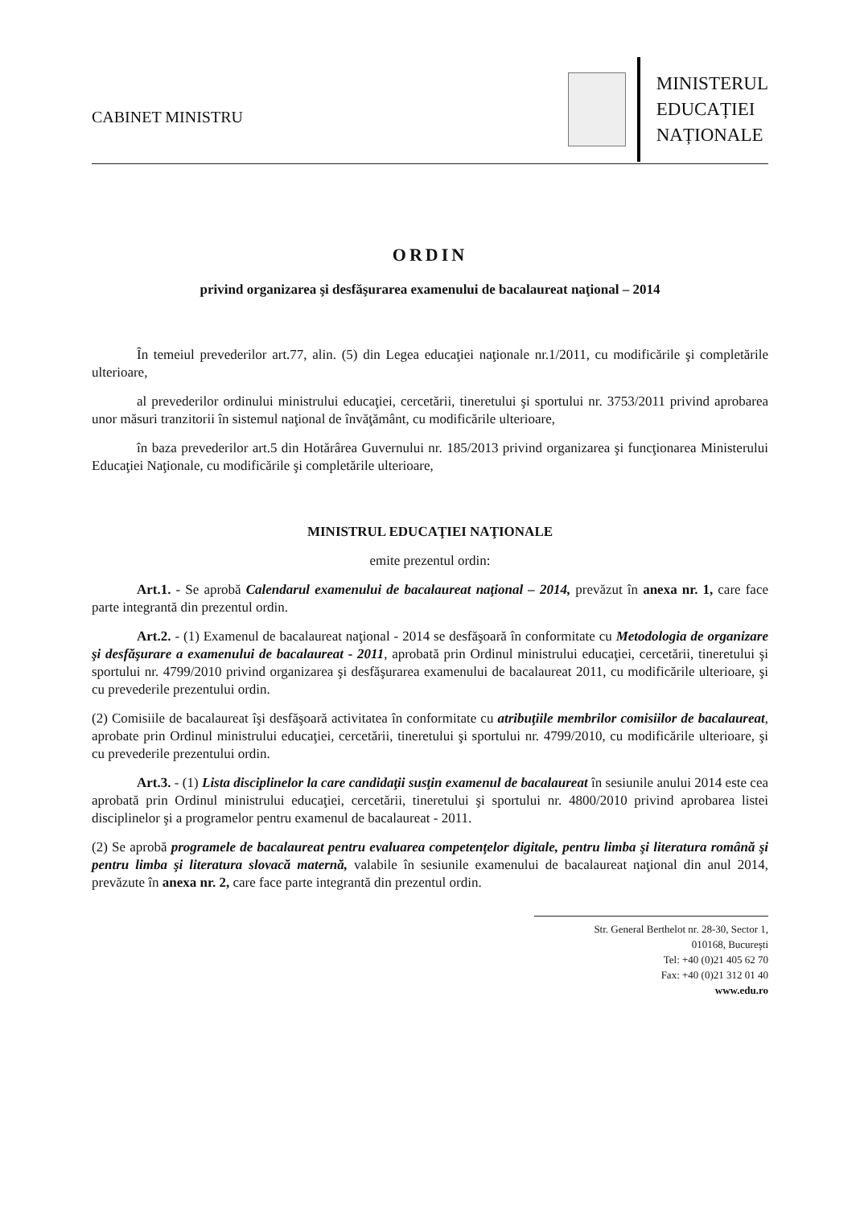CABINET MINISTRU
MINISTERUL
EDUCAȚIEI
NAȚIONALE
ORDIN
privind organizarea şi desfăşurarea examenului de bacalaureat naţional – 2014
În temeiul prevederilor art.77, alin. (5) din Legea educaţiei naţionale nr.1/2011, cu modificările şi completările ulterioare,
al prevederilor ordinului ministrului educaţiei, cercetării, tineretului şi sportului nr. 3753/2011 privind aprobarea unor măsuri tranzitorii în sistemul naţional de învăţământ, cu modificările ulterioare,
în baza prevederilor art.5 din Hotărârea Guvernului nr. 185/2013 privind organizarea şi funcţionarea Ministerului Educaţiei Naţionale, cu modificările şi completările ulterioare,
MINISTRUL EDUCAŢIEI NAŢIONALE
emite prezentul ordin:
Art.1. - Se aprobă Calendarul examenului de bacalaureat naţional – 2014, prevăzut în anexa nr. 1, care face parte integrantă din prezentul ordin.
Art.2. - (1) Examenul de bacalaureat naţional - 2014 se desfăşoară în conformitate cu Metodologia de organizare şi desfăşurare a examenului de bacalaureat - 2011, aprobată prin Ordinul ministrului educaţiei, cercetării, tineretului şi sportului nr. 4799/2010 privind organizarea şi desfăşurarea examenului de bacalaureat 2011, cu modificările ulterioare, şi cu prevederile prezentului ordin.
(2) Comisiile de bacalaureat îşi desfăşoară activitatea în conformitate cu atribuţiile membrilor comisiilor de bacalaureat, aprobate prin Ordinul ministrului educaţiei, cercetării, tineretului şi sportului nr. 4799/2010, cu modificările ulterioare, şi cu prevederile prezentului ordin.
Art.3. - (1) Lista disciplinelor la care candidaţii susţin examenul de bacalaureat în sesiunile anului 2014 este cea aprobată prin Ordinul ministrului educaţiei, cercetării, tineretului şi sportului nr. 4800/2010 privind aprobarea listei disciplinelor şi a programelor pentru examenul de bacalaureat - 2011.
(2) Se aprobă programele de bacalaureat pentru evaluarea competenţelor digitale, pentru limba şi literatura română şi pentru limba şi literatura slovacă maternă, valabile în sesiunile examenului de bacalaureat naţional din anul 2014, prevăzute în anexa nr. 2, care face parte integrantă din prezentul ordin.
Str. General Berthelot nr. 28-30, Sector 1,
010168, Bucureşti
Tel: +40 (0)21 405 62 70
Fax: +40 (0)21 312 01 40
www.edu.ro